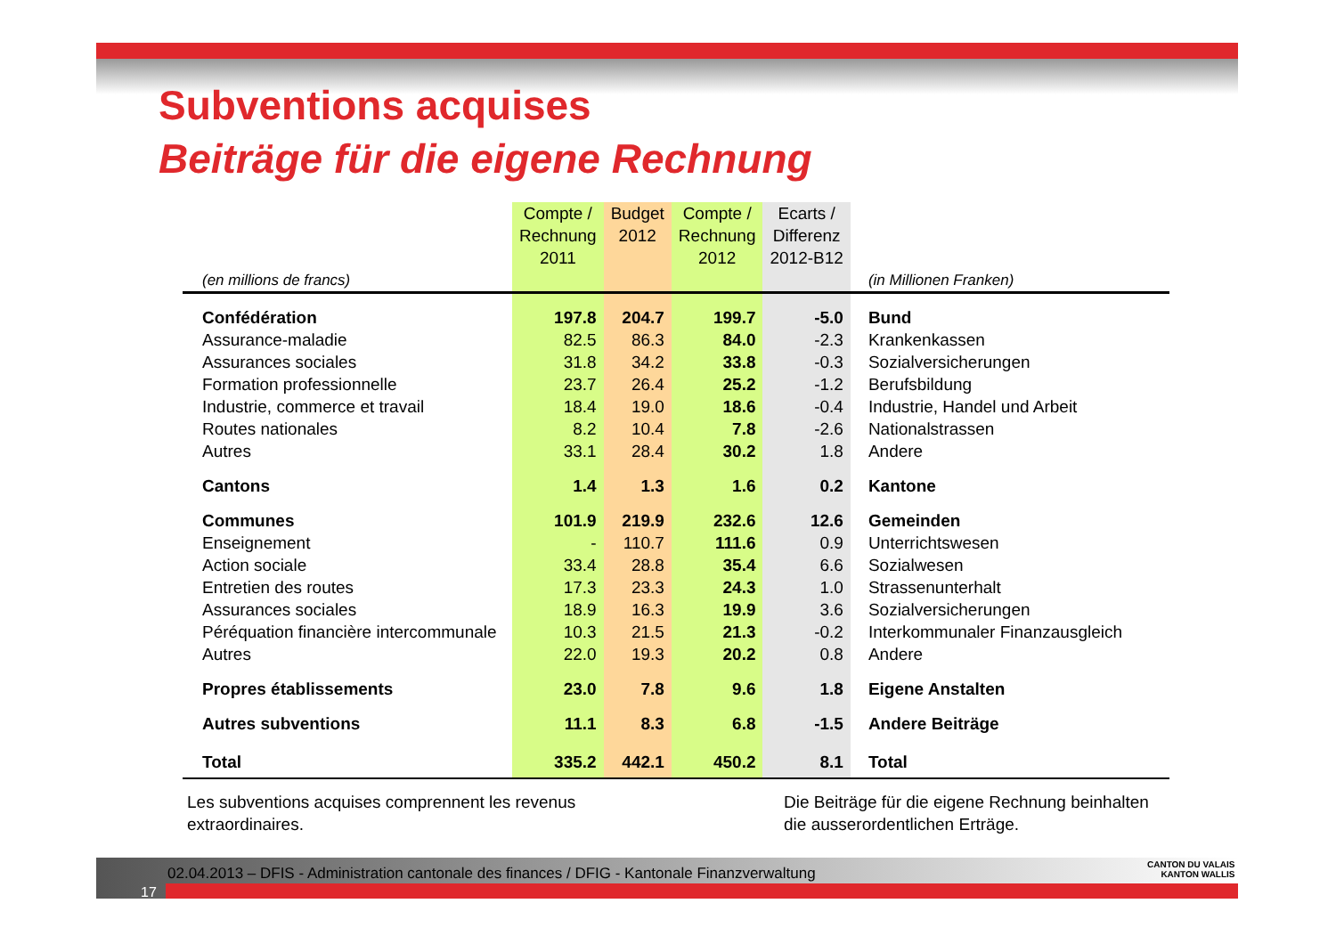Subventions acquises
Beiträge für die eigene Rechnung
| (en millions de francs) | Compte / Rechnung 2011 | Budget 2012 | Compte / Rechnung 2012 | Ecarts / Differenz 2012-B12 | (in Millionen Franken) |
| --- | --- | --- | --- | --- | --- |
| Confédération | 197.8 | 204.7 | 199.7 | -5.0 | Bund |
| Assurance-maladie | 82.5 | 86.3 | 84.0 | -2.3 | Krankenkassen |
| Assurances sociales | 31.8 | 34.2 | 33.8 | -0.3 | Sozialversicherungen |
| Formation professionnelle | 23.7 | 26.4 | 25.2 | -1.2 | Berufsbildung |
| Industrie, commerce et travail | 18.4 | 19.0 | 18.6 | -0.4 | Industrie, Handel und Arbeit |
| Routes nationales | 8.2 | 10.4 | 7.8 | -2.6 | Nationalstrassen |
| Autres | 33.1 | 28.4 | 30.2 | 1.8 | Andere |
| Cantons | 1.4 | 1.3 | 1.6 | 0.2 | Kantone |
| Communes | 101.9 | 219.9 | 232.6 | 12.6 | Gemeinden |
| Enseignement | - | 110.7 | 111.6 | 0.9 | Unterrichtswesen |
| Action sociale | 33.4 | 28.8 | 35.4 | 6.6 | Sozialwesen |
| Entretien des routes | 17.3 | 23.3 | 24.3 | 1.0 | Strassenunterhalt |
| Assurances sociales | 18.9 | 16.3 | 19.9 | 3.6 | Sozialversicherungen |
| Péréquation financière intercommunale | 10.3 | 21.5 | 21.3 | -0.2 | Interkommunaler Finanzausgleich |
| Autres | 22.0 | 19.3 | 20.2 | 0.8 | Andere |
| Propres établissements | 23.0 | 7.8 | 9.6 | 1.8 | Eigene Anstalten |
| Autres subventions | 11.1 | 8.3 | 6.8 | -1.5 | Andere Beiträge |
| Total | 335.2 | 442.1 | 450.2 | 8.1 | Total |
Les subventions acquises comprennent les revenus
extraordinaires.
Die Beiträge für die eigene Rechnung beinhalten die ausserordentlichen Erträge.
02.04.2013 – DFIS - Administration cantonale des finances / DFIG - Kantonale Finanzverwaltung
17
CANTON DU VALAIS
KANTON WALLIS